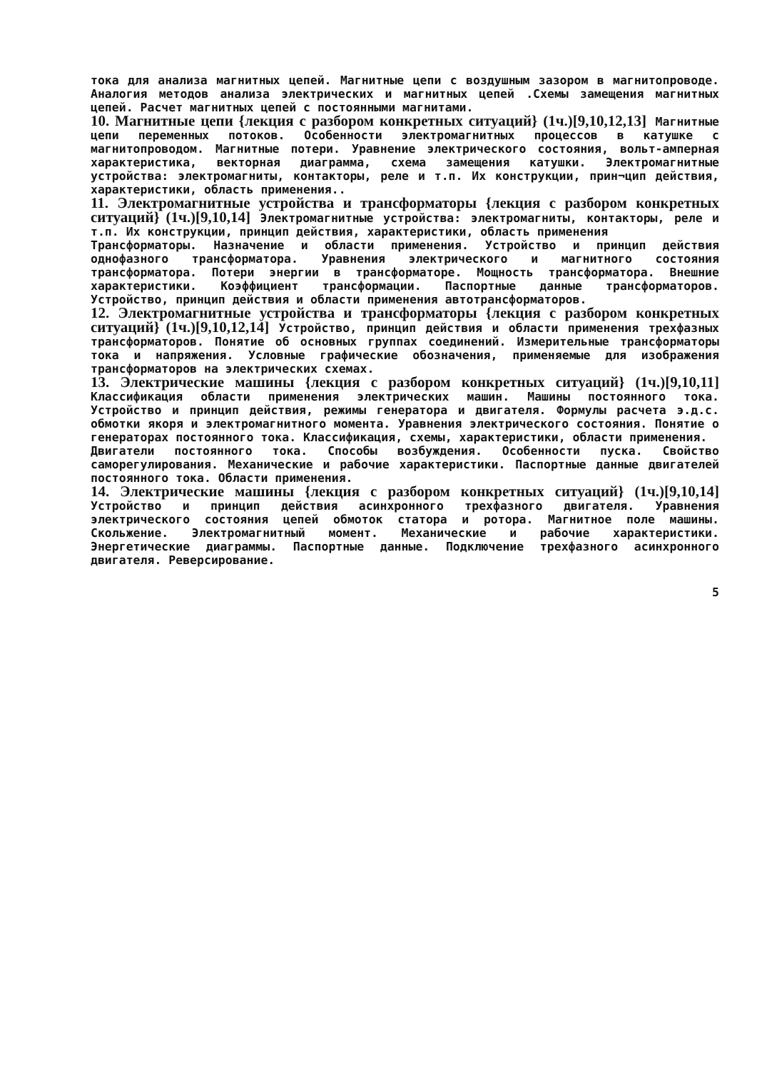тока для анализа магнитных цепей. Магнитные цепи с воздушным зазором в магнитопроводе. Аналогия методов анализа электрических и магнитных цепей .Схемы замещения магнитных цепей. Расчет магнитных цепей с постоянными магнитами.
10. Магнитные цепи {лекция с разбором конкретных ситуаций} (1ч.)[9,10,12,13] Магнитные цепи переменных потоков. Особенности электромагнитных процессов в катушке с магнитопроводом. Магнитные потери. Уравнение электрического состояния, вольт-амперная характеристика, векторная диаграмма, схема замещения катушки. Электромагнитные устройства: электромагниты, контакторы, реле и т.п. Их конструкции, прин¬цип действия, характеристики, область применения..
11. Электромагнитные устройства и трансформаторы {лекция с разбором конкретных ситуаций} (1ч.)[9,10,14] Электромагнитные устройства: электромагниты, контакторы, реле и т.п. Их конструкции, принцип действия, характеристики, область применения
Трансформаторы. Назначение и области применения. Устройство и принцип действия однофазного трансформатора. Уравнения электрического и магнитного состояния трансформатора. Потери энергии в трансформаторе. Мощность трансформатора. Внешние характеристики. Коэффициент трансформации. Паспортные данные трансформаторов. Устройство, принцип действия и области применения автотрансформаторов.
12. Электромагнитные устройства и трансформаторы {лекция с разбором конкретных ситуаций} (1ч.)[9,10,12,14] Устройство, принцип действия и области применения трехфазных трансформаторов. Понятие об основных группах соединений. Измерительные трансформаторы тока и напряжения. Условные графические обозначения, применяемые для изображения трансформаторов на электрических схемах.
13. Электрические машины {лекция с разбором конкретных ситуаций} (1ч.)[9,10,11] Классификация области применения электрических машин. Машины постоянного тока. Устройство и принцип действия, режимы генератора и двигателя. Формулы расчета э.д.с. обмотки якоря и электромагнитного момента. Уравнения электрического состояния. Понятие о генераторах постоянного тока. Классификация, схемы, характеристики, области применения.
Двигатели постоянного тока. Способы возбуждения. Особенности пуска. Свойство саморегулирования. Механические и рабочие характеристики. Паспортные данные двигателей постоянного тока. Области применения.
14. Электрические машины {лекция с разбором конкретных ситуаций} (1ч.)[9,10,14] Устройство и принцип действия асинхронного трехфазного двигателя. Уравнения электрического состояния цепей обмоток статора и ротора. Магнитное поле машины. Скольжение. Электромагнитный момент. Механические и рабочие характеристики. Энергетические диаграммы. Паспортные данные. Подключение трехфазного асинхронного двигателя. Реверсирование.
5